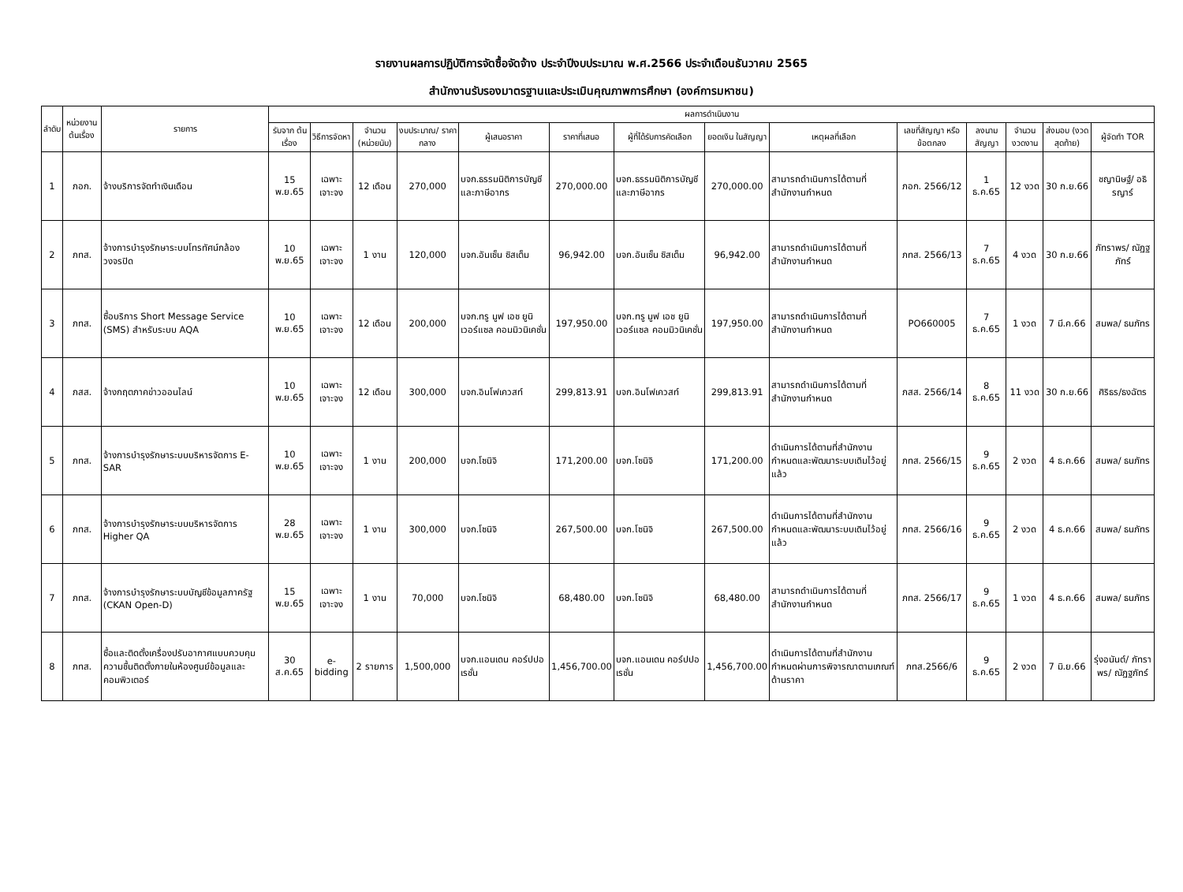รายงานผลการปฏิบัติการจัดซื้อจัดจ้าง ประจำปีงบประมาณ พ.ศ.2566 ประจำเดือนธันวาคม 2565
สำนักงานรับรองมาตรฐานและประเมินคุณภาพการศึกษา (องค์การมหาชน)
| ลำดับ | หน่วยงานต้นเรื่อง | รายการ | ผลการดำเนินงาน | | | | | | | | | | | | | |
| --- | --- | --- | --- | --- | --- | --- | --- | --- | --- | --- | --- | --- | --- | --- | --- | --- |
| | | | รับจาก ต้นเรื่อง | วิธีการจัดหา | จำนวน (หน่วยนับ) | งบประมาณ/ ราคากลาง | ผู้เสนอราคา | ราคาที่เสนอ | ผู้ที่ได้รับการคัดเลือก | ยอดเงิน ในสัญญา | เหตุผลที่เลือก | เลขที่สัญญา หรือข้อตกลง | ลงนาม สัญญา | จำนวน งวดงาน | ส่งมอบ (งวดสุดท้าย) | ผู้จัดทำ TOR |
| 1 | ภอก. | จ้างบริการจัดทำเงินเดือน | 15 พ.ย.65 | เฉพาะเจาะจง | 12 เดือน | 270,000 | บจก.ธรรมนิติการบัญชีและภาษีอากร | 270,000.00 | บจก.ธรรมนิติการบัญชีและภาษีอากร | 270,000.00 | สามารถดำเนินการได้ตามที่สำนักงานกำหนด | ภอก. 2566/12 | 1 ธ.ค.65 | 12 งวด | 30 ก.ย.66 | ชญานิษฐ์/ อธิรญาร์ |
| 2 | ภทส. | จ้างการบำรุงรักษาระบบโทรทัศน์กล้องวงจรปิด | 10 พ.ย.65 | เฉพาะเจาะจง | 1 งาน | 120,000 | บจก.อันเซ็น ซิสเต็ม | 96,942.00 | บจก.อันเซ็น ซิสเต็ม | 96,942.00 | สามารถดำเนินการได้ตามที่สำนักงานกำหนด | ภทส. 2566/13 | 7 ธ.ค.65 | 4 งวด | 30 ก.ย.66 | ภัทราพร/ ณัฏฐภัทร์ |
| 3 | ภทส. | ซื้อบริการ Short Message Service (SMS) สำหรับระบบ AQA | 10 พ.ย.65 | เฉพาะเจาะจง | 12 เดือน | 200,000 | บจก.ทรู มูฟ เอช ยูนิเวอร์แซล คอมมิวนิเคชั่น | 197,950.00 | บจก.ทรู มูฟ เอช ยูนิเวอร์แซล คอมมิวนิเคชั่น | 197,950.00 | สามารถดำเนินการได้ตามที่สำนักงานกำหนด | PO660005 | 7 ธ.ค.65 | 1 งวด | 7 มี.ค.66 | สมพล/ ธนภัทร |
| 4 | ภสส. | จ้างกฤตภาคข่าวออนไลน์ | 10 พ.ย.65 | เฉพาะเจาะจง | 12 เดือน | 300,000 | บจก.อินโฟเควสท์ | 299,813.91 | บจก.อินโฟเควสท์ | 299,813.91 | สามารถดำเนินการได้ตามที่สำนักงานกำหนด | ภสส. 2566/14 | 8 ธ.ค.65 | 11 งวด | 30 ก.ย.66 | ศิริธร/ธงฉัตร |
| 5 | ภทส. | จ้างการบำรุงรักษาระบบบริหารจัดการ E-SAR | 10 พ.ย.65 | เฉพาะเจาะจง | 1 งาน | 200,000 | บจก.โซนิจิ | 171,200.00 | บจก.โซนิจิ | 171,200.00 | ดำเนินการได้ตามที่สำนักงานกำหนดและพัฒนาระบบเดิมไว้อยู่แล้ว | ภทส. 2566/15 | 9 ธ.ค.65 | 2 งวด | 4 ธ.ค.66 | สมพล/ ธนภัทร |
| 6 | ภทส. | จ้างการบำรุงรักษาระบบบริหารจัดการ Higher QA | 28 พ.ย.65 | เฉพาะเจาะจง | 1 งาน | 300,000 | บจก.โซนิจิ | 267,500.00 | บจก.โซนิจิ | 267,500.00 | ดำเนินการได้ตามที่สำนักงานกำหนดและพัฒนาระบบเดิมไว้อยู่แล้ว | ภทส. 2566/16 | 9 ธ.ค.65 | 2 งวด | 4 ธ.ค.66 | สมพล/ ธนภัทร |
| 7 | ภทส. | จ้างการบำรุงรักษาระบบบัญชีข้อมูลภาครัฐ (CKAN Open-D) | 15 พ.ย.65 | เฉพาะเจาะจง | 1 งาน | 70,000 | บจก.โซนิจิ | 68,480.00 | บจก.โซนิจิ | 68,480.00 | สามารถดำเนินการได้ตามที่สำนักงานกำหนด | ภทส. 2566/17 | 9 ธ.ค.65 | 1 งวด | 4 ธ.ค.66 | สมพล/ ธนภัทร |
| 8 | ภทส. | ซื้อและติดตั้งเครื่องปรับอากาศแบบควบคุมความชื้นติดตั้งภายในห้องศูนย์ข้อมูลและคอมพิวเตอร์ | 30 ส.ค.65 | e-bidding | 2 รายการ | 1,500,000 | บจก.แอนเดน คอร์ปปอเรชั่น | 1,456,700.00 | บจก.แอนเดน คอร์ปปอเรชั่น | 1,456,700.00 | ดำเนินการได้ตามที่สำนักงานกำหนดผ่านการพิจารณาตามเกณฑ์ด้านราคา | ภทส.2566/6 | 9 ธ.ค.65 | 2 งวด | 7 มิ.ย.66 | รุ่งอนันต์/ ภัทราพร/ ณัฏฐภัทร์ |